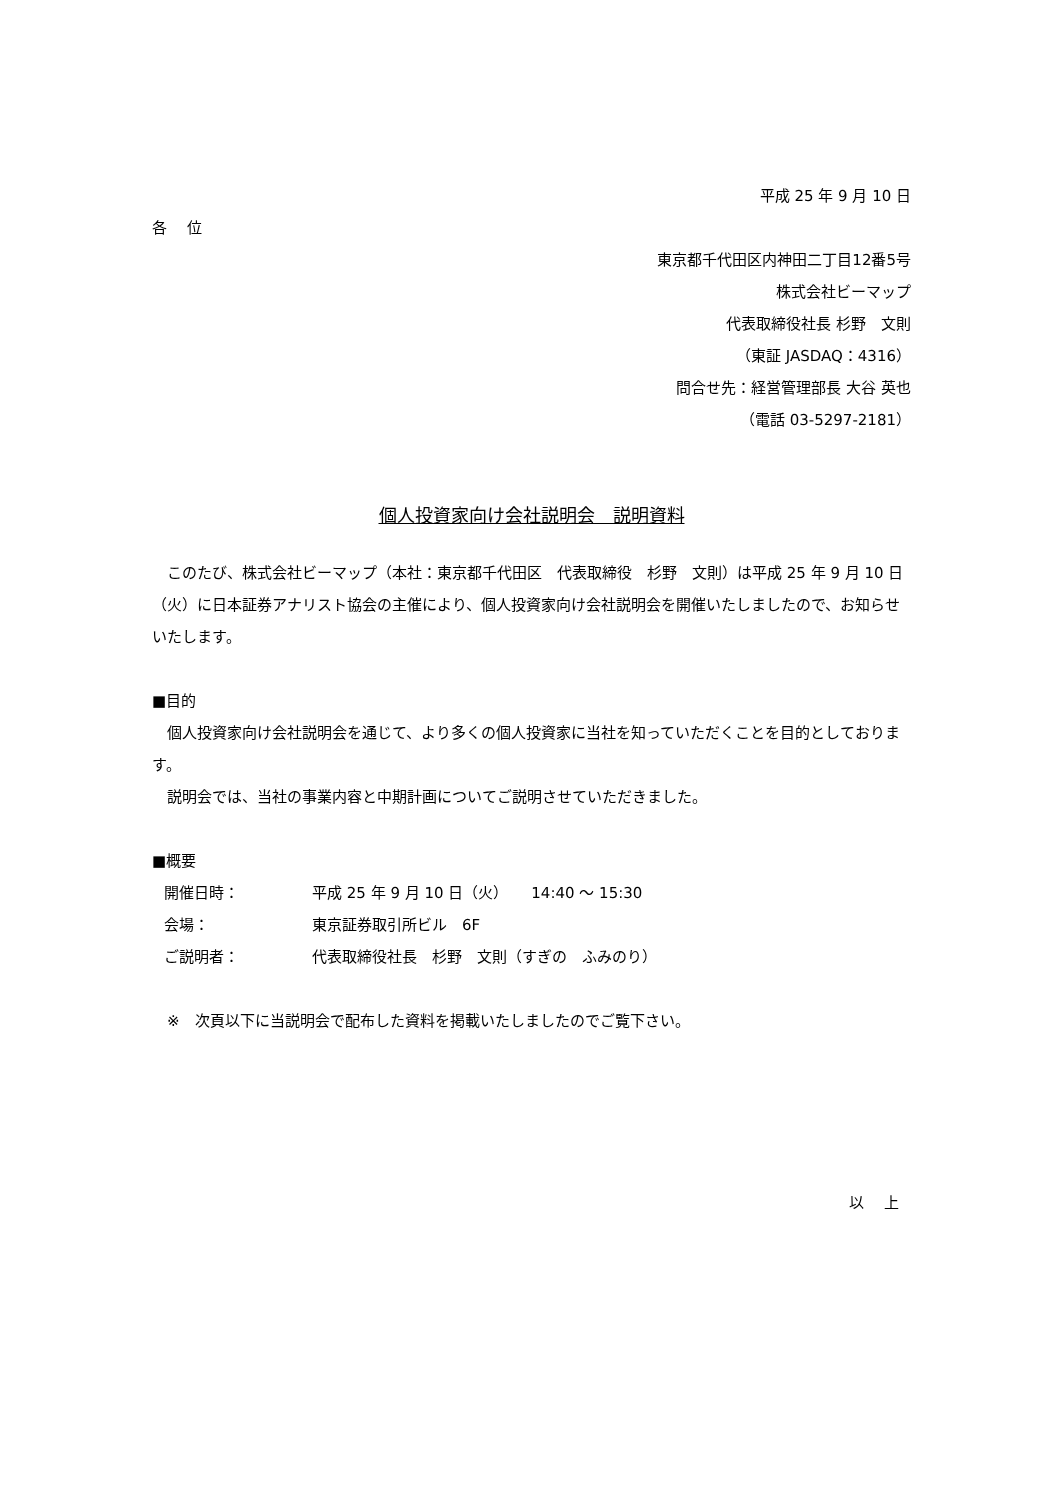平成 25 年 9 月 10 日
各　 位
東京都千代田区内神田二丁目12番5号
株式会社ビーマップ
代表取締役社長 杉野　文則
（東証 JASDAQ：4316）
問合せ先：経営管理部長 大谷 英也
（電話 03-5297-2181）
個人投資家向け会社説明会　説明資料
　このたび、株式会社ビーマップ（本社：東京都千代田区　代表取締役　杉野　文則）は平成 25 年 9 月 10 日（火）に日本証券アナリスト協会の主催により、個人投資家向け会社説明会を開催いたしましたので、お知らせいたします。
■目的
　個人投資家向け会社説明会を通じて、より多くの個人投資家に当社を知っていただくことを目的としております。
　説明会では、当社の事業内容と中期計画についてご説明させていただきました。
■概要
| 開催日時： | 平成 25 年 9 月 10 日（火） 14:40 ～ 15:30 |
| 会場： | 東京証券取引所ビル 6F |
| ご説明者： | 代表取締役社長 杉野 文則（すぎの ふみのり） |
　※　次頁以下に当説明会で配布した資料を掲載いたしましたのでご覧下さい。
以　 上